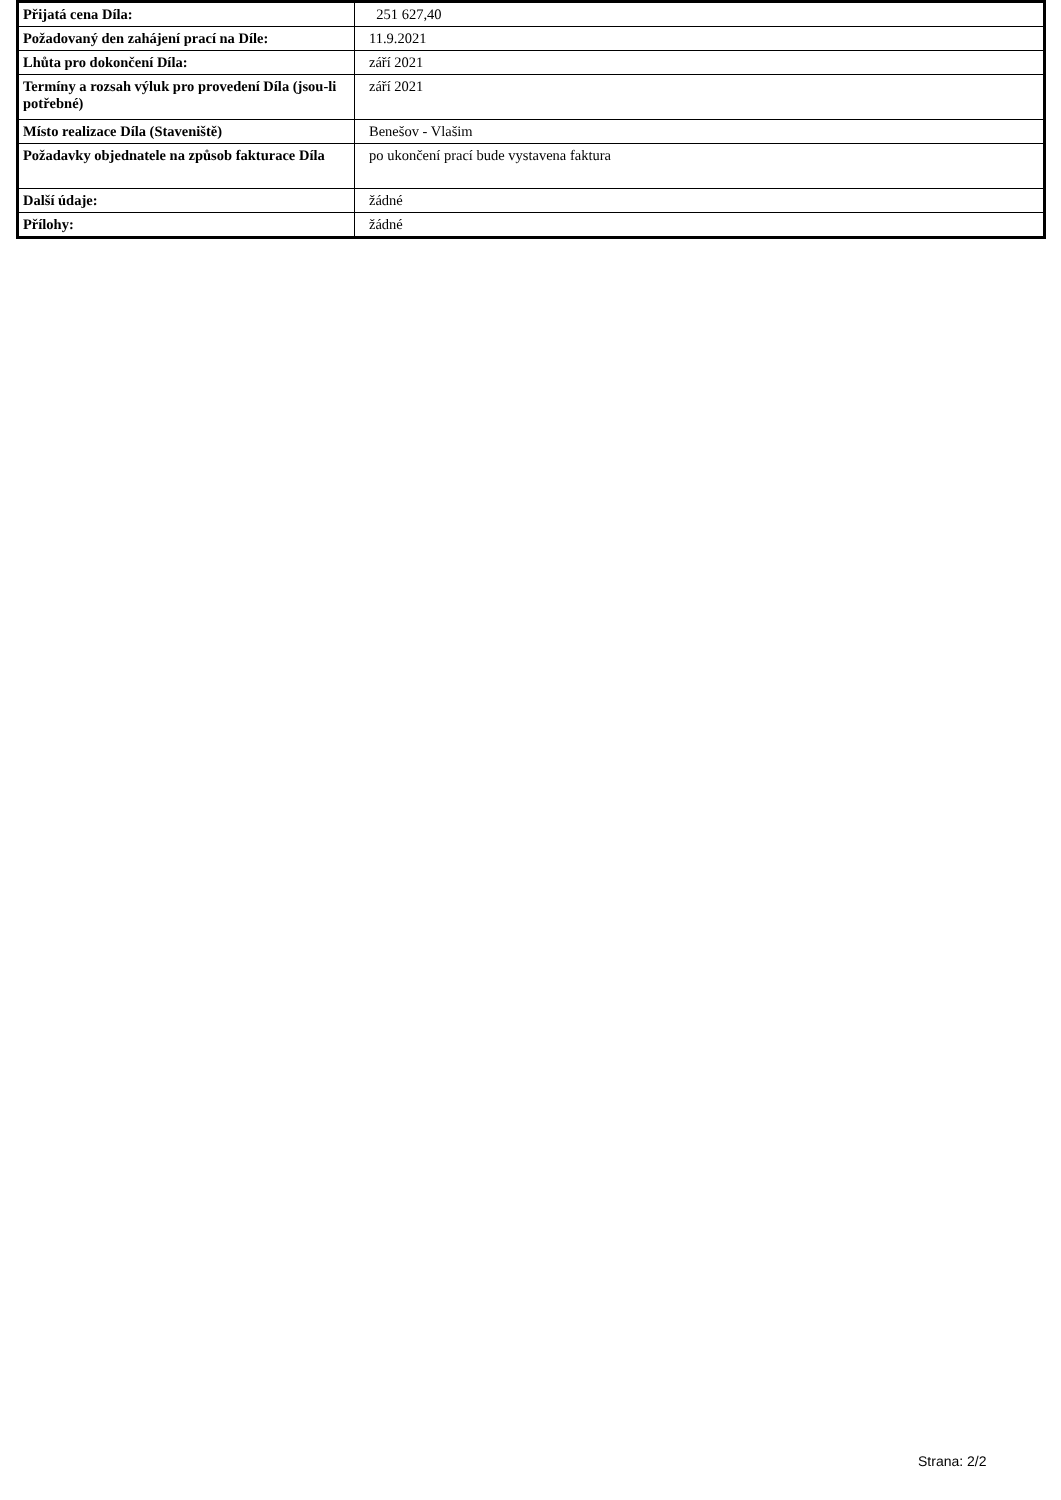| Přijatá cena Díla: | 251 627,40 |
| Požadovaný den zahájení prací na Díle: | 11.9.2021 |
| Lhůta pro dokončení Díla: | září 2021 |
| Termíny a rozsah výluk pro provedení Díla (jsou-li potřebné) | září 2021 |
| Místo realizace Díla (Staveniště) | Benešov - Vlašim |
| Požadavky objednatele na způsob fakturace Díla | po ukončení prací bude vystavena faktura |
| Další údaje: | žádné |
| Přílohy: | žádné |
Strana: 2/2